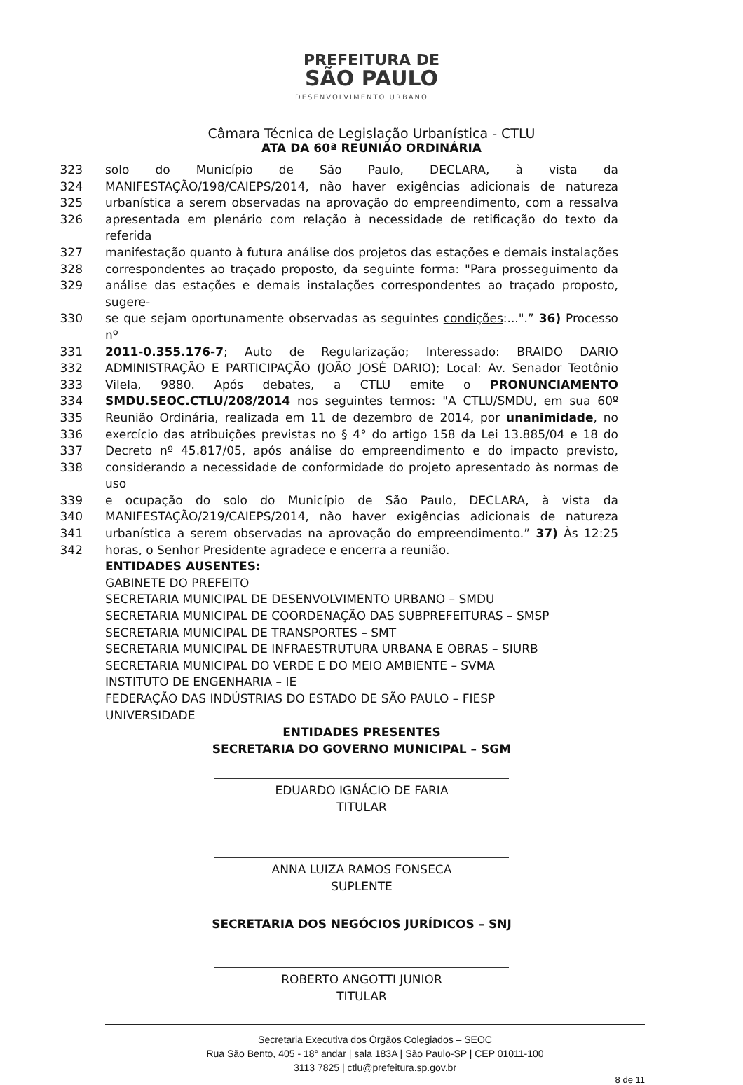PREFEITURA DE
SÃO PAULO
DESENVOLVIMENTO URBANO
Câmara Técnica de Legislação Urbanística - CTLU
ATA DA 60ª REUNIÃO ORDINÁRIA
323 solo do Município de São Paulo, DECLARA, à vista da
324 MANIFESTAÇÃO/198/CAIEPS/2014, não haver exigências adicionais de natureza
325 urbanística a serem observadas na aprovação do empreendimento, com a ressalva
326 apresentada em plenário com relação à necessidade de retificação do texto da referida
327 manifestação quanto à futura análise dos projetos das estações e demais instalações
328 correspondentes ao traçado proposto, da seguinte forma: "Para prosseguimento da
329 análise das estações e demais instalações correspondentes ao traçado proposto, sugere-
330 se que sejam oportunamente observadas as seguintes condições:...".” 36) Processo nº
331 2011-0.355.176-7; Auto de Regularização; Interessado: BRAIDO DARIO
332 ADMINISTRAÇÃO E PARTICIPAÇÃO (JOÃO JOSÉ DARIO); Local: Av. Senador Teotônio
333 Vilela, 9880. Após debates, a CTLU emite o PRONUNCIAMENTO
334 SMDU.SEOC.CTLU/208/2014 nos seguintes termos: "A CTLU/SMDU, em sua 60º
335 Reunião Ordinária, realizada em 11 de dezembro de 2014, por unanimidade, no
336 exercício das atribuições previstas no § 4° do artigo 158 da Lei 13.885/04 e 18 do
337 Decreto nº 45.817/05, após análise do empreendimento e do impacto previsto,
338 considerando a necessidade de conformidade do projeto apresentado às normas de uso
339 e ocupação do solo do Município de São Paulo, DECLARA, à vista da
340 MANIFESTAÇÃO/219/CAIEPS/2014, não haver exigências adicionais de natureza
341 urbanística a serem observadas na aprovação do empreendimento.” 37) Às 12:25
342 horas, o Senhor Presidente agradece e encerra a reunião.
ENTIDADES AUSENTES:
GABINETE DO PREFEITO
SECRETARIA MUNICIPAL DE DESENVOLVIMENTO URBANO – SMDU
SECRETARIA MUNICIPAL DE COORDENAÇÃO DAS SUBPREFEITURAS – SMSP
SECRETARIA MUNICIPAL DE TRANSPORTES – SMT
SECRETARIA MUNICIPAL DE INFRAESTRUTURA URBANA E OBRAS – SIURB
SECRETARIA MUNICIPAL DO VERDE E DO MEIO AMBIENTE – SVMA
INSTITUTO DE ENGENHARIA – IE
FEDERAÇÃO DAS INDÚSTRIAS DO ESTADO DE SÃO PAULO – FIESP
UNIVERSIDADE
ENTIDADES PRESENTES
SECRETARIA DO GOVERNO MUNICIPAL – SGM
EDUARDO IGNÁCIO DE FARIA
TITULAR
ANNA LUIZA RAMOS FONSECA
SUPLENTE
SECRETARIA DOS NEGÓCIOS JURÍDICOS – SNJ
ROBERTO ANGOTTI JUNIOR
TITULAR
Secretaria Executiva dos Órgãos Colegiados – SEOC
Rua São Bento, 405 - 18° andar | sala 183A | São Paulo-SP | CEP 01011-100
3113 7825 | ctlu@prefeitura.sp.gov.br
8 de 11